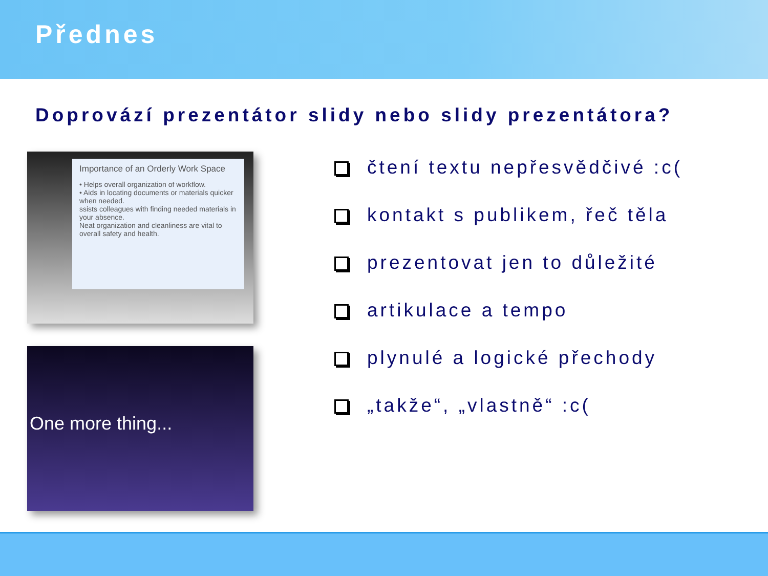Přednes
Doprovází prezentátor slidy nebo slidy prezentátora?
Importance of an Orderly Work Space
• Helps overall organization of workflow.
• Aids in locating documents or materials quicker when needed.
ssists colleagues with finding needed materials in your absence.
Neat organization and cleanliness are vital to overall safety and health.
One more thing...
čtení textu nepřesvědčivé :c(
kontakt s publikem, řeč těla
prezentovat jen to důležité
artikulace a tempo
plynulé a logické přechody
„takže“, „vlastně“ :c(